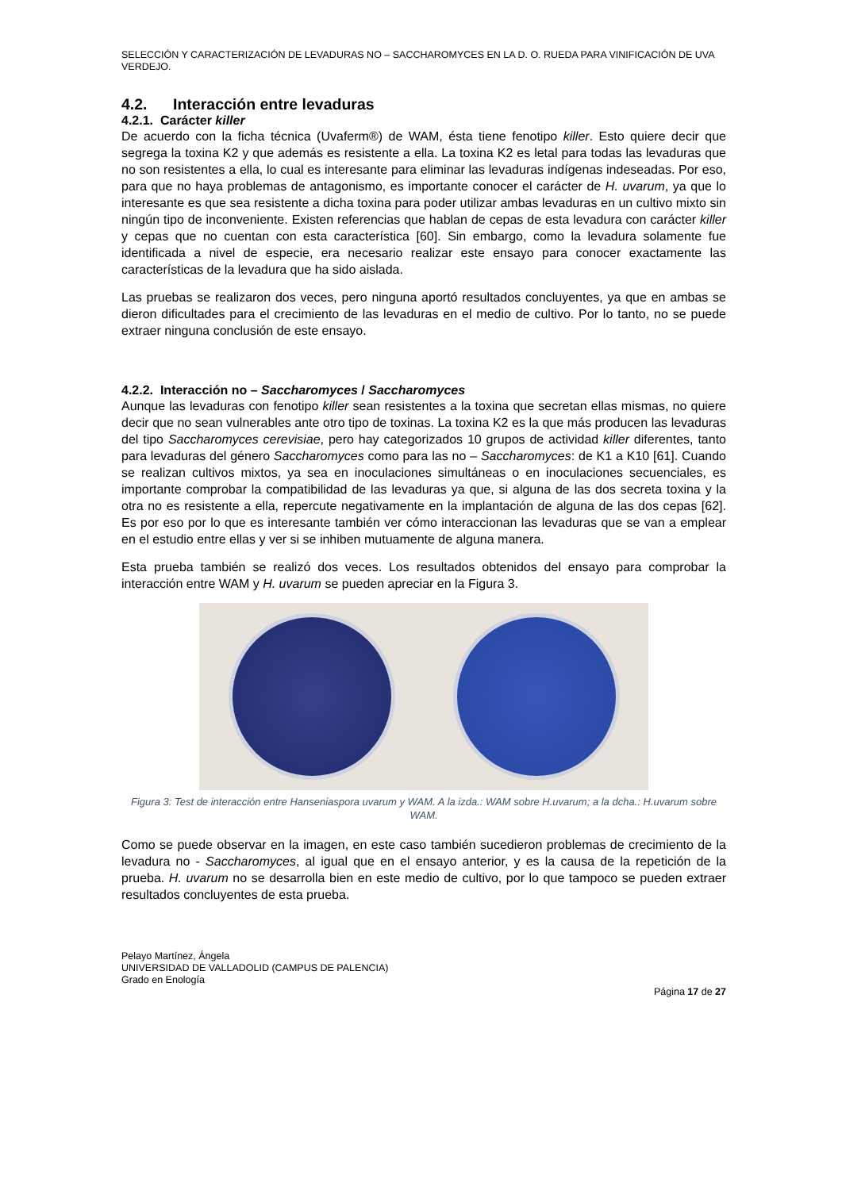SELECCIÓN Y CARACTERIZACIÓN DE LEVADURAS NO – SACCHAROMYCES EN LA D. O. RUEDA PARA VINIFICACIÓN DE UVA VERDEJO.
4.2. Interacción entre levaduras
4.2.1. Carácter killer
De acuerdo con la ficha técnica (Uvaferm®) de WAM, ésta tiene fenotipo killer. Esto quiere decir que segrega la toxina K2 y que además es resistente a ella. La toxina K2 es letal para todas las levaduras que no son resistentes a ella, lo cual es interesante para eliminar las levaduras indígenas indeseadas. Por eso, para que no haya problemas de antagonismo, es importante conocer el carácter de H. uvarum, ya que lo interesante es que sea resistente a dicha toxina para poder utilizar ambas levaduras en un cultivo mixto sin ningún tipo de inconveniente. Existen referencias que hablan de cepas de esta levadura con carácter killer y cepas que no cuentan con esta característica [60]. Sin embargo, como la levadura solamente fue identificada a nivel de especie, era necesario realizar este ensayo para conocer exactamente las características de la levadura que ha sido aislada.
Las pruebas se realizaron dos veces, pero ninguna aportó resultados concluyentes, ya que en ambas se dieron dificultades para el crecimiento de las levaduras en el medio de cultivo. Por lo tanto, no se puede extraer ninguna conclusión de este ensayo.
4.2.2. Interacción no – Saccharomyces / Saccharomyces
Aunque las levaduras con fenotipo killer sean resistentes a la toxina que secretan ellas mismas, no quiere decir que no sean vulnerables ante otro tipo de toxinas. La toxina K2 es la que más producen las levaduras del tipo Saccharomyces cerevisiae, pero hay categorizados 10 grupos de actividad killer diferentes, tanto para levaduras del género Saccharomyces como para las no – Saccharomyces: de K1 a K10 [61]. Cuando se realizan cultivos mixtos, ya sea en inoculaciones simultáneas o en inoculaciones secuenciales, es importante comprobar la compatibilidad de las levaduras ya que, si alguna de las dos secreta toxina y la otra no es resistente a ella, repercute negativamente en la implantación de alguna de las dos cepas [62]. Es por eso por lo que es interesante también ver cómo interaccionan las levaduras que se van a emplear en el estudio entre ellas y ver si se inhiben mutuamente de alguna manera.
Esta prueba también se realizó dos veces. Los resultados obtenidos del ensayo para comprobar la interacción entre WAM y H. uvarum se pueden apreciar en la Figura 3.
Figura 3: Test de interacción entre Hanseniaspora uvarum y WAM. A la izda.: WAM sobre H.uvarum; a la dcha.: H.uvarum sobre WAM.
Como se puede observar en la imagen, en este caso también sucedieron problemas de crecimiento de la levadura no - Saccharomyces, al igual que en el ensayo anterior, y es la causa de la repetición de la prueba. H. uvarum no se desarrolla bien en este medio de cultivo, por lo que tampoco se pueden extraer resultados concluyentes de esta prueba.
Pelayo Martínez, Ángela
UNIVERSIDAD DE VALLADOLID (CAMPUS DE PALENCIA)
Grado en Enología
Página 17 de 27